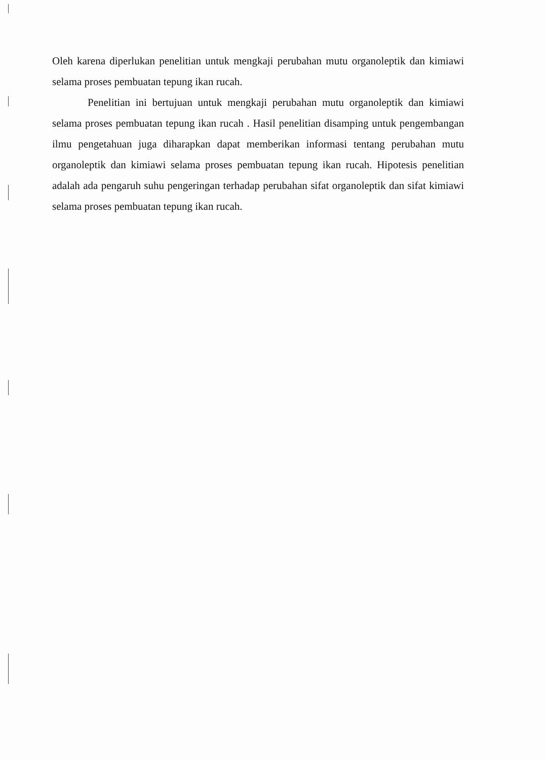Oleh karena diperlukan penelitian untuk mengkaji perubahan mutu organoleptik dan kimiawi selama proses pembuatan tepung ikan rucah.
Penelitian ini bertujuan untuk mengkaji perubahan mutu organoleptik dan kimiawi selama proses pembuatan tepung ikan rucah . Hasil penelitian disamping untuk pengembangan ilmu pengetahuan juga diharapkan dapat memberikan informasi tentang perubahan mutu organoleptik dan kimiawi selama proses pembuatan tepung ikan rucah. Hipotesis penelitian adalah ada pengaruh suhu pengeringan terhadap perubahan sifat organoleptik dan sifat kimiawi selama proses pembuatan tepung ikan rucah.